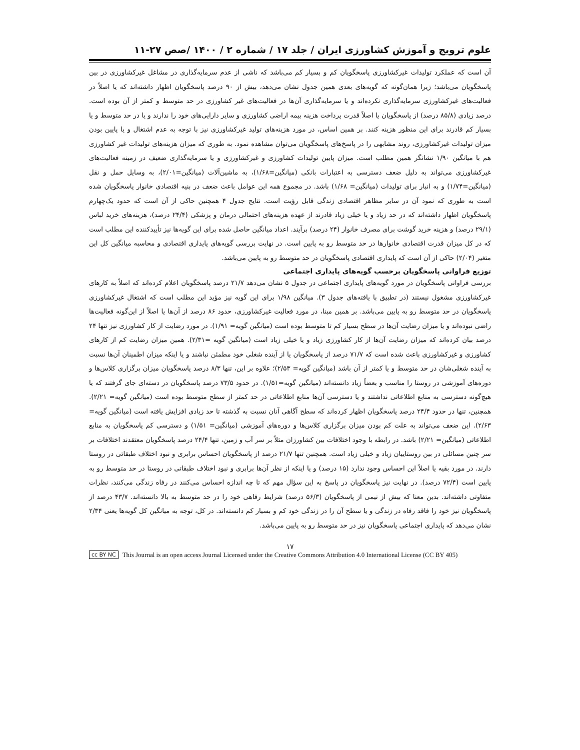علوم ترویج و آموزش کشاورزی ایران / جلد ۱۷ / شماره ۲ / ۱۴۰۰ /صص ۲۷-۱۱
آن است که عملکرد تولیدات غیرکشاورزی پاسخگویان کم و بسیار کم می‌باشد که ناشی از عدم سرمایه‌گذاری در مشاغل غیرکشاورزی در بین پاسخگویان می‌باشد؛ زیرا همان‌گونه که گویه‌های بعدی همین جدول نشان می‌دهد، بیش از ۹۰ درصد پاسخگویان اظهار داشته‌اند که یا اصلاً در فعالیت‌های غیرکشاورزی سرمایه‌گذاری نکرده‌اند و یا سرمایه‌گذاری آن‌ها در فعالیت‌های غیر کشاورزی در حد متوسط و کمتر از آن بوده است. درصد زیادی (۸۵/۸ درصد) از پاسخگویان یا اصلاً قدرت پرداخت هزینه بیمه اراضی کشاورزی و سایر دارایی‌های خود را ندارند و یا در حد متوسط و یا بسیار کم قادرند برای این منظور هزینه کنند. بر همین اساس، در مورد هزینه‌های تولید غیرکشاورزی نیز با توجه به عدم اشتغال و یا پایین بودن میزان تولیدات غیرکشاورزی، روند مشابهی را در پاسخ‌های پاسخگویان می‌توان مشاهده نمود. به طوری که میزان هزینه‌های تولیدات غیر کشاورزی هم با میانگین ۱/۹۰ نشانگر همین مطلب است. میزان پایین تولیدات کشاورزی و غیرکشاورزی و یا سرمایه‌گذاری ضعیف در زمینه فعالیت‌های غیرکشاورزی می‌تواند به دلیل ضعف دسترسی به اعتبارات بانکی (میانگین=۱/۶۸)، به ماشین‌آلات (میانگین=۲/۰۱)، به وسایل حمل و نقل (میانگین=۱/۷۴) و به انبار برای تولیدات (میانگین= ۱/۶۸) باشد. در مجموع همه این عوامل باعث ضعف در بنیه اقتصادی خانوار پاسخگویان شده است به طوری که نمود آن در سایر مظاهر اقتصادی زندگی قابل رؤیت است. نتایج جدول ۴ همچنین حاکی از آن است که حدود یک‌چهارم پاسخگویان اظهار داشته‌اند که در حد زیاد و یا خیلی زیاد قادرند از عهده هزینه‌های احتمالی درمان و پزشکی (۲۴/۴ درصد)، هزینه‌های خرید لباس (۲۹/۱ درصد) و هزینه خرید گوشت برای مصرف خانوار (۲۴ درصد) برآیند. اعداد میانگین حاصل شده برای این گویه‌ها نیز تأییدکننده این مطلب است که در کل میزان قدرت اقتصادی خانوارها در حد متوسط رو به پایین است. در نهایت بررسی گویه‌های پایداری اقتصادی و محاسبه میانگین کل این متغیر (۲/۰۴) حاکی از آن است که پایداری اقتصادی پاسخگویان در حد متوسط رو به پایین می‌باشد.
توزیع فراوانی پاسخگویان برحسب گویه‌های پایداری اجتماعی
بررسی فراوانی پاسخگویان در مورد گویه‌های پایداری اجتماعی در جدول ۵ نشان می‌دهد ۲۱/۷ درصد پاسخگویان اعلام کرده‌اند که اصلاً به کارهای غیرکشاورزی مشغول نیستند (در تطبیق با یافته‌های جدول ۳). میانگین ۱/۹۸ برای این گویه نیز مؤید این مطلب است که اشتغال غیرکشاورزی پاسخگویان در حد متوسط رو به پایین می‌باشد. بر همین مبنا، در مورد فعالیت غیرکشاورزی، حدود ۸۶ درصد از آن‌ها یا اصلاً از این‌گونه فعالیت‌ها راضی نبوده‌اند و یا میزان رضایت آن‌ها در سطح بسیار کم تا متوسط بوده است (میانگین گویه= ۱/۹۱). در مورد رضایت از کار کشاورزی نیز تنها ۲۴ درصد بیان کرده‌اند که میزان رضایت آن‌ها از کار کشاورزی زیاد و یا خیلی زیاد است (میانگین گویه =۲/۳۱). همین میزان رضایت کم از کارهای کشاورزی و غیرکشاورزی باعث شده است که ۷۱/۷ درصد از پاسخگویان یا از آینده شغلی خود مطمئن نباشند و یا اینکه میزان اطمینان آن‌ها نسبت به آینده شغلی‌شان در حد متوسط و یا کمتر از آن باشد (میانگین گویه= ۲/۵۳)؛ علاوه بر این، تنها ۸/۳ درصد پاسخگویان میزان برگزاری کلاس‌ها و دوره‌های آموزشی در روستا را مناسب و بعضاً زیاد دانسته‌اند (میانگین گویه=۱/۵۱). در حدود ۷۳/۵ درصد پاسخگویان در دسته‌ای جای گرفتند که یا هیچ‌گونه دسترسی به منابع اطلاعاتی نداشتند و یا دسترسی آن‌ها منابع اطلاعاتی در حد کمتر از سطح متوسط بوده است (میانگین گویه= ۲/۲۱). همچنین، تنها در حدود ۲۴/۴ درصد پاسخگویان اظهار کرده‌اند که سطح آگاهی آنان نسبت به گذشته تا حد زیادی افزایش یافته است (میانگین گویه= ۲/۶۳). این ضعف می‌تواند به علت کم بودن میزان برگزاری کلاس‌ها و دوره‌های آموزشی (میانگین= ۱/۵۱) و دسترسی کم پاسخگویان به منابع اطلاعاتی (میانگین= ۲/۲۱) باشد. در رابطه با وجود اختلافات بین کشاورزان مثلاً بر سر آب و زمین، تنها ۲۴/۴ درصد پاسخگویان معتقدند اختلافات بر سر چنین مسائلی در بین روستاییان زیاد و خیلی زیاد است. همچنین تنها ۲۱/۷ درصد از پاسخگویان احساس برابری و نبود اختلاف طبقاتی در روستا دارند. در مورد بقیه یا اصلاً این احساس وجود ندارد (۱۵ درصد) و یا اینکه از نظر آن‌ها برابری و نبود اختلاف طبقاتی در روستا در حد متوسط رو به پایین است (۷۲/۴ درصد). در نهایت نیز پاسخگویان در پاسخ به این سؤال مهم که تا چه اندازه احساس می‌کنند در رفاه زندگی می‌کنند، نظرات متفاوتی داشته‌اند. بدین معنا که بیش از نیمی از پاسخگویان (۵۶/۳ درصد) شرایط رفاهی خود را در حد متوسط به بالا دانسته‌اند. ۴۳/۷ درصد از پاسخگویان نیز خود را فاقد رفاه در زندگی و یا سطح آن را در زندگی خود کم و بسیار کم دانسته‌اند. در کل، توجه به میانگین کل گویه‌ها یعنی ۲/۳۴ نشان می‌دهد که پایداری اجتماعی پاسخگویان نیز در حد متوسط رو به پایین می‌باشد.
۱۷
cc BY NC This Journal is an open access Journal Licensed under the Creative Commons Attribution 4.0 International License (CC BY 405)